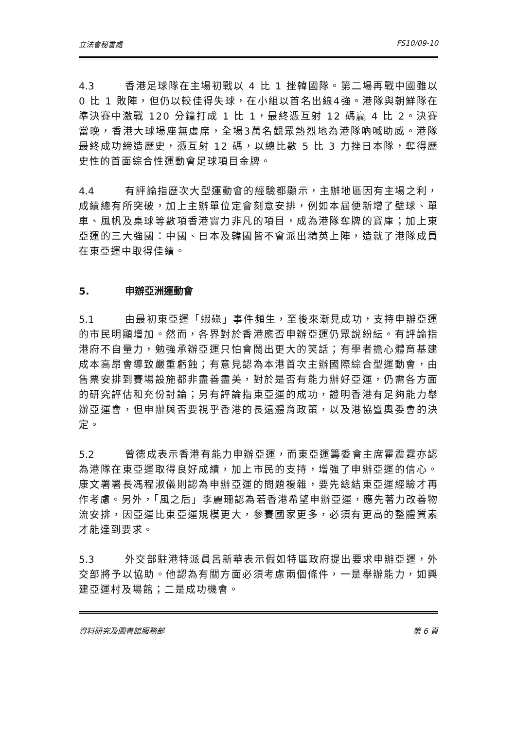立法會秘書處 FS10/09-10
4.3 香港足球隊在主場初戰以 4 比 1 挫韓國隊。第二場再戰中國雖以 0 比 1 敗陣，但仍以較佳得失球，在小組以首名出線4強。港隊與朝鮮隊在準決賽中激戰 120 分鐘打成 1 比 1，最終憑互射 12 碼贏 4 比 2。決賽當晚，香港大球場座無虛席，全場3萬名觀眾熱烈地為港隊吶喊助威。港隊最終成功締造歷史，憑互射 12 碼，以總比數 5 比 3 力挫日本隊，奪得歷史性的首面綜合性運動會足球項目金牌。
4.4 有評論指歷次大型運動會的經驗都顯示，主辦地區因有主場之利，成績總有所突破，加上主辦單位定會刻意安排，例如本屆便新增了壁球、單車、風帆及桌球等數項香港實力非凡的項目，成為港隊奪牌的寶庫；加上東亞運的三大強國：中國、日本及韓國皆不會派出精英上陣，造就了港隊成員在東亞運中取得佳績。
5. 申辦亞洲運動會
5.1 由最初東亞運「蝦碌」事件頻生，至後來漸見成功，支持申辦亞運的市民明顯增加。然而，各界對於香港應否申辦亞運仍眾說紛紜。有評論指港府不自量力，勉強承辦亞運只怕會鬧出更大的笑話；有學者擔心體育基建成本高昂會導致嚴重虧蝕；有意見認為本港首次主辦國際綜合型運動會，由售票安排到賽場設施都非盡善盡美，對於是否有能力辦好亞運，仍需各方面的研究評估和充份討論；另有評論指東亞運的成功，證明香港有足夠能力舉辦亞運會，但申辦與否要視乎香港的長遠體育政策，以及港協暨奧委會的決定。
5.2 曾德成表示香港有能力申辦亞運，而東亞運籌委會主席霍震霆亦認為港隊在東亞運取得良好成績，加上市民的支持，增強了申辦亞運的信心。康文署署長馮程淑儀則認為申辦亞運的問題複雜，要先總結東亞運經驗才再作考慮。另外，「風之后」李麗珊認為若香港希望申辦亞運，應先著力改善物流安排，因亞運比東亞運規模更大，參賽國家更多，必須有更高的整體質素才能達到要求。
5.3 外交部駐港特派員呂新華表示假如特區政府提出要求申辦亞運，外交部將予以協助。他認為有關方面必須考慮兩個條件，一是舉辦能力，如興建亞運村及場館；二是成功機會。
資料研究及圖書館服務部 第 6 頁